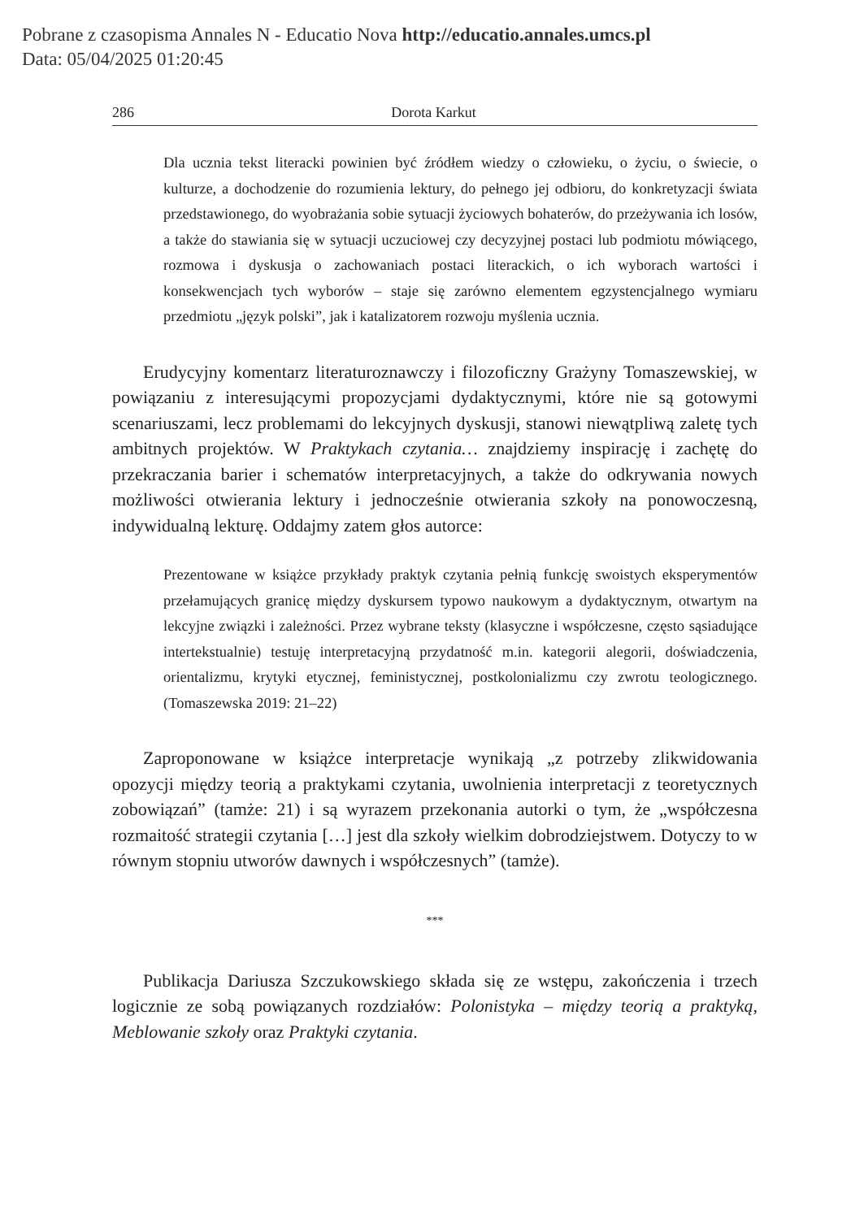Pobrane z czasopisma Annales N - Educatio Nova http://educatio.annales.umcs.pl
Data: 05/04/2025 01:20:45
286 Dorota Karkut
Dla ucznia tekst literacki powinien być źródłem wiedzy o człowieku, o życiu, o świecie, o kulturze, a dochodzenie do rozumienia lektury, do pełnego jej odbioru, do konkretyzacji świata przedstawionego, do wyobrażania sobie sytuacji życiowych bohaterów, do przeżywania ich losów, a także do stawiania się w sytuacji uczuciowej czy decyzyjnej postaci lub podmiotu mówiącego, rozmowa i dyskusja o zachowaniach postaci literackich, o ich wyborach wartości i konsekwencjach tych wyborów – staje się zarówno elementem egzystencjalnego wymiaru przedmiotu „język polski”, jak i katalizatorem rozwoju myślenia ucznia.
Erudycyjny komentarz literaturoznawczy i filozoficzny Grażyny Tomaszewskiej, w powiązaniu z interesującymi propozycjami dydaktycznymi, które nie są gotowymi scenariuszami, lecz problemami do lekcyjnych dyskusji, stanowi niewątpliwą zaletę tych ambitnych projektów. W Praktykach czytania… znajdziemy inspirację i zachętę do przekraczania barier i schematów interpretacyjnych, a także do odkrywania nowych możliwości otwierania lektury i jednocześnie otwierania szkoły na ponowoczesną, indywidualną lekturę. Oddajmy zatem głos autorce:
Prezentowane w książce przykłady praktyk czytania pełnią funkcję swoistych eksperymentów przełamujących granicę między dyskursem typowo naukowym a dydaktycznym, otwartym na lekcyjne związki i zależności. Przez wybrane teksty (klasyczne i współczesne, często sąsiadujące intertekstualnie) testuję interpretacyjną przydatność m.in. kategorii alegorii, doświadczenia, orientalizmu, krytyki etycznej, feministycznej, postkolonializmu czy zwrotu teologicznego. (Tomaszewska 2019: 21–22)
Zaproponowane w książce interpretacje wynikają „z potrzeby zlikwidowania opozycji między teorią a praktykami czytania, uwolnienia interpretacji z teoretycznych zobowiązań” (tamże: 21) i są wyrazem przekonania autorki o tym, że „współczesna rozmaitość strategii czytania […] jest dla szkoły wielkim dobrodziejstwem. Dotyczy to w równym stopniu utworów dawnych i współczesnych” (tamże).
***
Publikacja Dariusza Szczukowskiego składa się ze wstępu, zakończenia i trzech logicznie ze sobą powiązanych rozdziałów: Polonistyka – między teorią a praktyką, Meblowanie szkoły oraz Praktyki czytania.